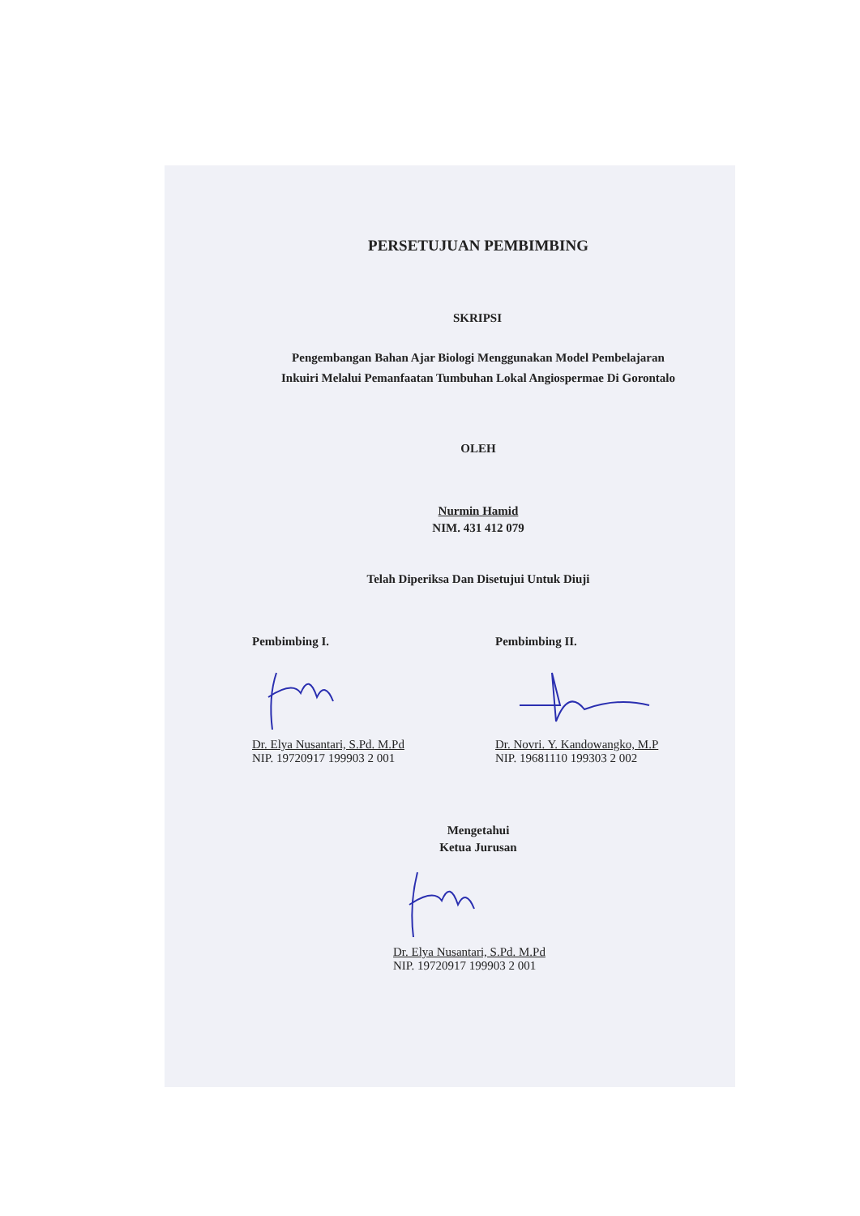PERSETUJUAN PEMBIMBING
SKRIPSI
Pengembangan Bahan Ajar Biologi Menggunakan Model Pembelajaran
Inkuiri Melalui Pemanfaatan Tumbuhan Lokal Angiospermae Di Gorontalo
OLEH
Nurmin Hamid
NIM. 431 412 079
Telah Diperiksa Dan Disetujui Untuk Diuji
Pembimbing I.
Dr. Elya Nusantari, S.Pd. M.Pd
NIP. 19720917 199903 2 001
Pembimbing II.
Dr. Novri. Y. Kandowangko, M.P
NIP. 19681110 199303 2 002
Mengetahui
Ketua Jurusan
Dr. Elya Nusantari, S.Pd. M.Pd
NIP. 19720917 199903 2 001